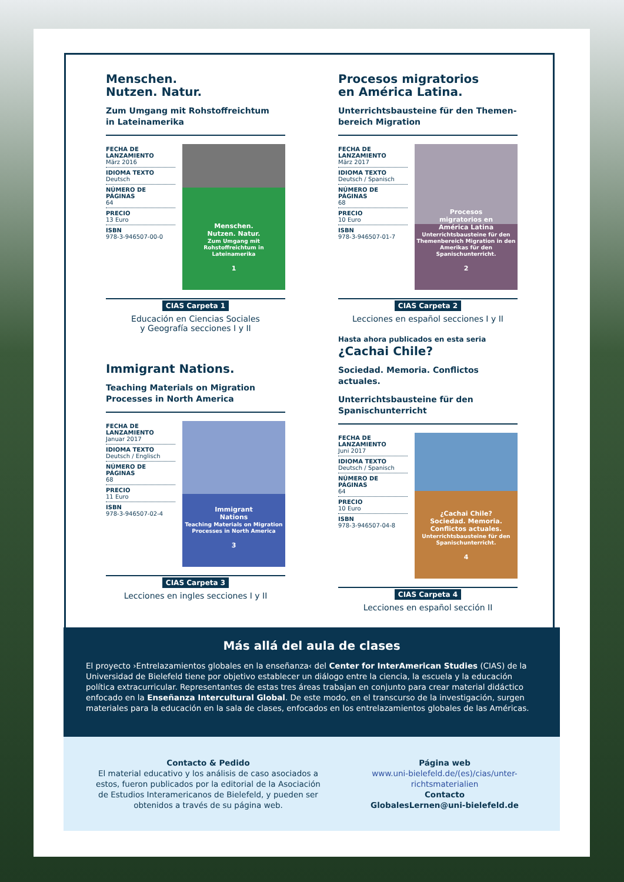Menschen.
Nutzen. Natur.
Zum Umgang mit Rohstoffreichtum
in Lateinamerika
FECHA DE LANZAMIENTO
März 2016
IDIOMA TEXTO
Deutsch
NÚMERO DE PÁGINAS
64
PRECIO
13 Euro
ISBN
978-3-946507-00-0
Menschen.
Nutzen. Natur.
Zum Umgang mit Rohstoffreichtum in Lateinamerika
1
CIAS Carpeta 1
Educación en Ciencias Sociales
y Geografía secciones I y II
Procesos migratorios
en América Latina.
Unterrichtsbausteine für den Themen-
bereich Migration
FECHA DE LANZAMIENTO
März 2017
IDIOMA TEXTO
Deutsch / Spanisch
NÚMERO DE PÁGINAS
68
PRECIO
10 Euro
ISBN
978-3-946507-01-7
Procesos
migratorios en
América Latina
Unterrichtsbausteine für den Themenbereich Migration in den Amerikas für den Spanischunterricht.
2
CIAS Carpeta 2
Lecciones en español secciones I y II
Hasta ahora publicados en esta seria
Immigrant Nations.
Teaching Materials on Migration
Processes in North America
FECHA DE LANZAMIENTO
Januar 2017
IDIOMA TEXTO
Deutsch / Englisch
NÚMERO DE PÁGINAS
68
PRECIO
11 Euro
ISBN
978-3-946507-02-4
Immigrant
Nations
Teaching Materials on Migration Processes in North America
3
CIAS Carpeta 3
Lecciones en ingles secciones I y II
¿Cachai Chile?
Sociedad. Memoria. Conflictos actuales.
Unterrichtsbausteine für den
Spanischunterricht
FECHA DE LANZAMIENTO
Juni 2017
IDIOMA TEXTO
Deutsch / Spanisch
NÚMERO DE PÁGINAS
64
PRECIO
10 Euro
ISBN
978-3-946507-04-8
¿Cachai Chile?
Sociedad. Memoria.
Conflictos actuales.
Unterrichtsbausteine für den Spanischunterricht.
4
CIAS Carpeta 4
Lecciones en español sección II
Más allá del aula de clases
El proyecto ›Entrelazamientos globales en la enseñanza‹ del Center for InterAmerican Studies (CIAS) de la Universidad de Bielefeld tiene por objetivo establecer un diálogo entre la ciencia, la escuela y la educación política extracurricular. Representantes de estas tres áreas trabajan en conjunto para crear material didáctico enfocado en la Enseñanza Intercultural Global. De este modo, en el transcurso de la investigación, surgen materiales para la educación en la sala de clases, enfocados en los entrelazamientos globales de las Américas.
Contacto & Pedido
El material educativo y los análisis de caso asociados a estos, fueron publicados por la editorial de la Asociación de Estudios Interamericanos de Bielefeld, y pueden ser obtenidos a través de su página web.
Página web
www.uni-bielefeld.de/(es)/cias/unter-richtsmaterialien
Contacto
GlobalesLernen@uni-bielefeld.de